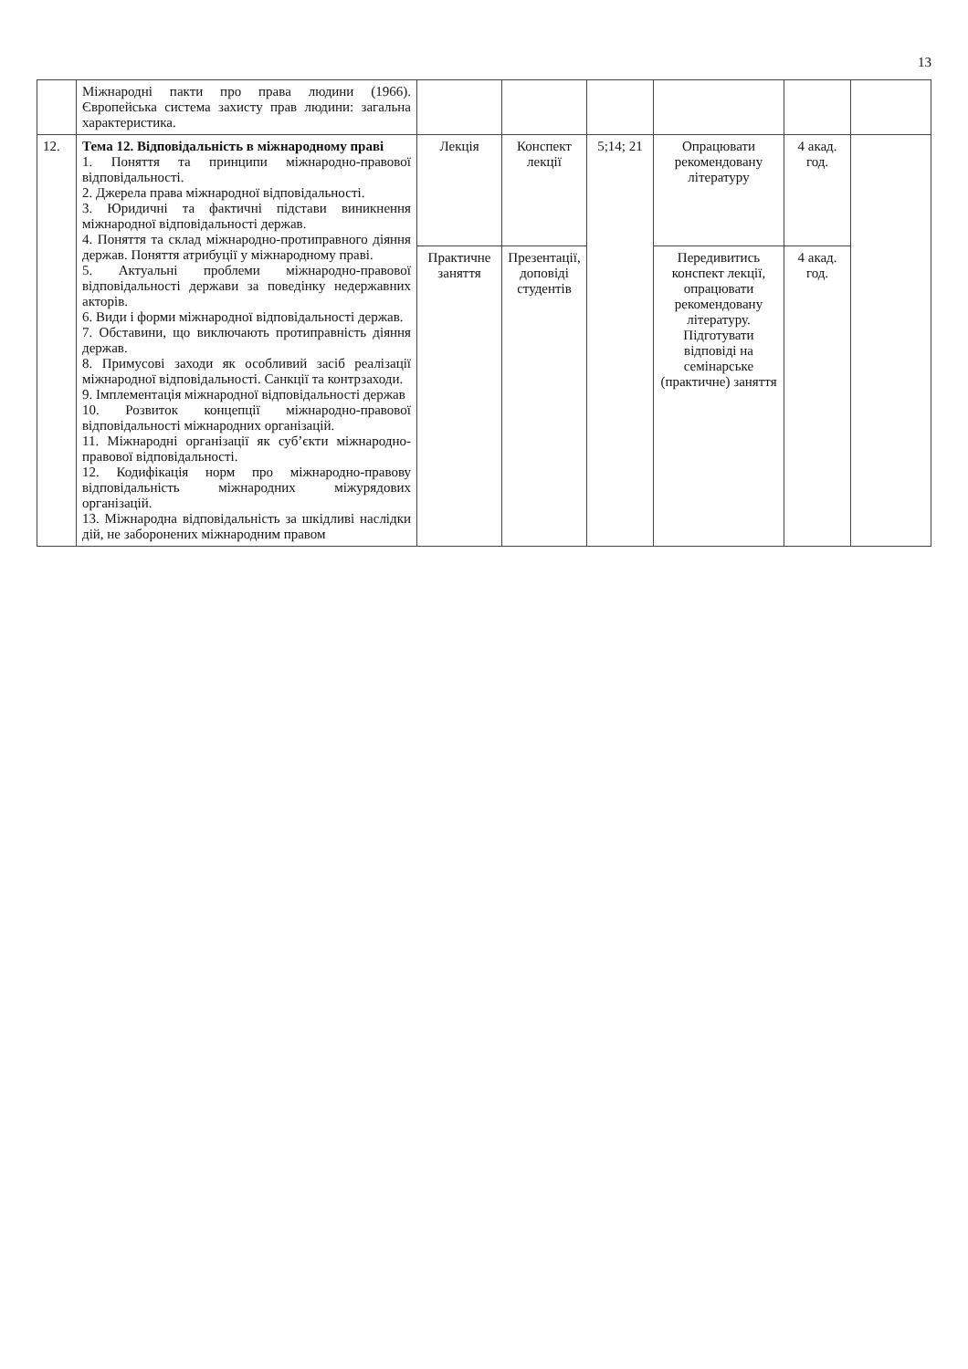13
| | Міжнародні пакти про права людини (1966). Європейська система захисту прав людини: загальна характеристика. | | | | | | |
| 12. | Тема 12. Відповідальність в міжнародному праві 1. Поняття та принципи міжнародно-правової відповідальності. 2. Джерела права міжнародної відповідальності. 3. Юридичні та фактичні підстави виникнення міжнародної відповідальності держав. 4. Поняття та склад міжнародно-протиправного діяння держав. Поняття атрибуції у міжнародному праві. 5. Актуальні проблеми міжнародно-правової відповідальності держави за поведінку недержавних акторів. 6. Види і форми міжнародної відповідальності держав. 7. Обставини, що виключають протиправність діяння держав. 8. Примусові заходи як особливий засіб реалізації міжнародної відповідальності. Санкції та контрзаходи. 9. Імплементація міжнародної відповідальності держав 10. Розвиток концепції міжнародно-правової відповідальності міжнародних організацій. 11. Міжнародні організації як суб’єкти міжнародно-правової відповідальності. 12. Кодифікація норм про міжнародно-правову відповідальність міжнародних міжурядових організацій. 13. Міжнародна відповідальність за шкідливі наслідки дій, не заборонених міжнародним правом | Лекція | Конспект лекції | 5;14; 21 | Опрацювати рекомендовану літературу | 4 акад. год. | |
| | | Практичне заняття | Презентації, доповіді студентів | | Передивитись конспект лекції, опрацювати рекомендовану літературу. Підготувати відповіді на семінарське (практичне) заняття | 4 акад. год. | |